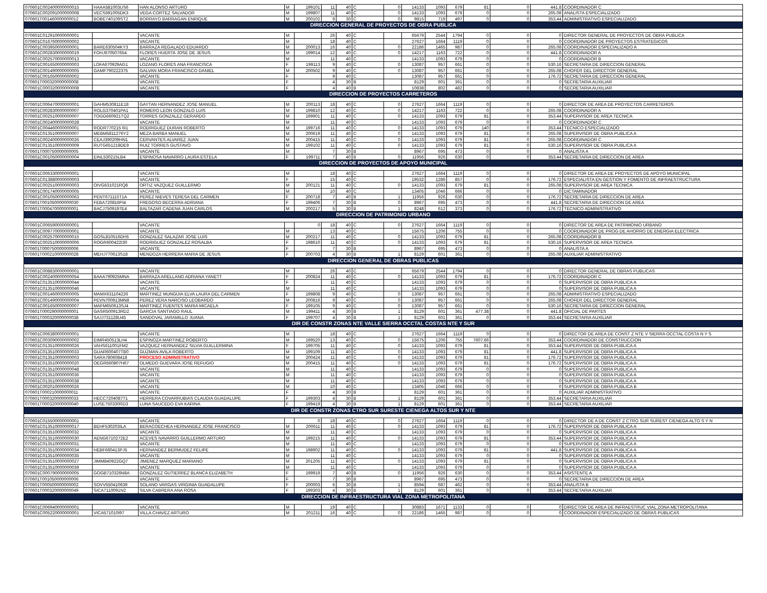| 070601C002400000000015 | HAAA581003US6 | HAN ALONSO ARTURO | M | 199101 | 11 | 40 | C | 0 | 14133 | 1093 | 679 | 81 | 0 | 441.8 | COORDINADOR C |
| 070601C002091000000008 | VECS591005DK3 | VEGA CORTEZ SALVADOR | M | 199807 | 11 | 40 | C | 0 | 14133 | 1093 | 679 | 0 | 0 | 265.08 | ANALISTA ESPECIALIZADO |
| 070601T001460000000012 | BOBE740109ST2 | BORRAYO BARRAGAN ENRIQUE | M | 200102 | 9 | 30 | C | 0 | 9815 | 719 | 497 | 0 | 0 | 353.44 | ADMINISTRATIVO ESPECIALIZADO |
| DIRECCION GENERAL DE PROYECTOS DE OBRA PUBLICA | | | | | | | | | | | | | | | |
| 070601C012910000000001 | | VACANTE | M | | 26 | 40 | C | | 65679 | 2544 | 1794 | 0 | 0 | 0 | DIRECTOR GENERAL DE PROYECTOS DE OBRA PUBLICA |
| 070601C016760000000002 | | VACANTE | M | | 18 | 40 | C | | 27627 | 1664 | 1119 | 0 | 0 | 0 | COORDINADOR DE PROYECTOS ESTRATEGICOS |
| 070601C003950000000001 | BARE630504KY3 | BARRAZA REGALADO EDUARDO | M | 200013 | 16 | 40 | C | 0 | 22186 | 1465 | 987 | 0 | 0 | 265.08 | COORDINADOR ESPECIALIZADO A |
| 070601C002830000000019 | FOHJ670507654 | FLORES HUERTA JOSE DE JESUS | M | 199014 | 12 | 40 | C | 0 | 14217 | 1163 | 722 | 0 | 0 | 441.8 | COORDINADOR A |
| 070601C002570000000013 | | VACANTE | M | | 11 | 40 | C | | 14133 | 1093 | 679 | 0 | 0 | 0 | COORDINADOR B |
| 070601C001650000000003 | LOFA670929AG1 | LOZANO FLORES ANA FRANCISCA | F | 199113 | 9 | 40 | C | 0 | 13087 | 957 | 661 | 0 | 0 | 530.16 | SECRETARIA DE DIRECCION GENERAL |
| 070601C001490000000005 | GAMF790222375 | GALVAN MORA FRANCISCO DANIEL | M | 200502 | 9 | 40 | C | 0 | 13087 | 957 | 661 | 0 | 0 | 265.08 | CHOFER DEL DIRECTOR GENERAL |
| 070601C001650000000002 | | VACANTE | F | | 9 | 40 | C | | 13087 | 957 | 661 | 0 | 0 | 176.72 | SECRETARIA DE DIRECCION GENERAL |
| 070601T000320000000008 | | VACANTE | F | | 4 | 30 | B | | 8129 | 601 | 361 | 0 | 0 | 0 | SECRETARIA AUXILIAR |
| 070601C000320000000008 | | VACANTE | F | | 4 | 40 | B | | 10838 | 802 | 482 | 0 | 0 | 0 | SECRETARIA AUXILIAR |
| DIRECCION DE PROYECTOS CARRETEROS | | | | | | | | | | | | | | | |
| 070601C006470000000001 | GAHM530811E18 | GAYTAN HERNANDEZ JOSE MANUEL | M | 200113 | 18 | 40 | C | 0 | 27627 | 1664 | 1119 | 0 | 0 | 0 | DIRECTOR DE AREA DE PROYECTOS CARRETEROS |
| 070601C002830000000007 | ROLG370401PA1 | ROMERO LEON GONZALO LUIS | M | 199810 | 12 | 40 | C | 0 | 14217 | 1163 | 722 | 0 | 0 | 265.08 | COORDINADOR A |
| 070601C002510000000007 | TOGG660921TQ2 | TORRES GONZALEZ GERARDO | M | 199901 | 11 | 40 | C | 0 | 14133 | 1093 | 679 | 81 | 0 | 353.44 | SUPERVISOR DE AREA TECNICA |
| 070601C002400000000028 | | VACANTE | M | | 11 | 40 | C | | 14133 | 1093 | 679 | 0 | 0 | 0 | COORDINADOR C |
| 070601C004460000000001 | RODR770215 6I1 | RODRIGUEZ DURAN ROBERTO | M | 199716 | 11 | 40 | C | 0 | 14133 | 1093 | 679 | 140 | 0 | 353.44 | TECNICO ESPECIALIZADO |
| 070601C013510000000007 | MEBM5811276Y2 | MEZA BARBA MANUEL | M | 200619 | 11 | 40 | C | 0 | 14133 | 1093 | 679 | 81 | 0 | 265.08 | SUPERVISOR DE OBRA PUBLICA A |
| 070601C002400000000026 | CEAJ390209HN1 | CERVANTES ALVAREZ JUAN | M | 200415 | 11 | 40 | C | 0 | 14133 | 1093 | 679 | 81 | 0 | 265.08 | COORDINADOR C |
| 070601C013510000000009 | RUTG651218DE9 | RUIZ TORRES GUSTAVO | M | 199102 | 11 | 40 | C | 0 | 14133 | 1093 | 679 | 81 | 0 | 530.16 | SUPERVISOR DE OBRA PUBLICA A |
| 070601T000750000000005 | | VACANTE | M | | 7 | 30 | B | | 8967 | 695 | 473 | 0 | 0 | 0 | ANALISTA A |
| 070601C001050000000004 | EINL530215LB4 | ESPINOSA NAVARRO LAURA ESTELA | F | 199711 | 7 | 40 | B | 0 | 11956 | 926 | 630 | 0 | 0 | 353.44 | SECRETARIA DE DIRECCION DE AREA |
| DIRECCION DE PROYECTOS DE APOYO MUNICIPAL | | | | | | | | | | | | | | | |
| 070601C006330000000001 | | VACANTE | M | | 18 | 40 | C | | 27627 | 1664 | 1119 | 0 | 0 | 0 | DIRECTOR DE AREA DE PROYECTOS DE APOYO MUNICIPAL |
| 070601C013880000000003 | | VACANTE | F | | 15 | 40 | C | | 19532 | 1286 | 857 | 0 | 0 | 176.72 | ESPECIALISTA EN GESTION Y FOMENTO DE INFRAESTRUCTURA |
| 070601C002510000000003 | OIVG631021RQ8 | ORTIZ VAZQUEZ GUILLERMO | M | 200121 | 11 | 40 | C | 0 | 14133 | 1093 | 679 | 81 | 0 | 265.08 | SUPERVISOR DE AREA TECNICA |
| 070601C001740000000005 | | VACANTE | M | | 10 | 40 | C | | 13405 | 1046 | 666 | 0 | 0 | 0 | DICTAMINADOR |
| 070601C001050000000063 | PENT671115T1A | PEREZ NIEVES TERESA DEL CARMEN | F | 200718 | 7 | 40 | B | 1 | 11956 | 926 | 630 | 0 | 0 | 176.72 | SECRETARIA DE DIRECCION DE AREA |
| 070601T001050000000030 | FEBA720816PI4 | FREGOSO BECERRA ADRIANA | F | 199406 | 7 | 30 | B | 0 | 8967 | 695 | 473 | 0 | 0 | 441.8 | SECRETARIA DE DIRECCION DE AREA |
| 070601T000470000000001 | BACJ7509197E4 | BALTAZAR CADENA JUAN CARLOS | M | 200217 | 5 | 30 | B | 1 | 8248 | 612 | 373 | 0 | 0 | 176.72 | TECNICO ADMINISTRATIVO |
| DIRECCION DE PATRIMONIO URBANO | | | | | | | | | | | | | | | |
| 070601C006590000000001 | | VACANTE | | 0 | 18 | 40 | C | 0 | 27627 | 1664 | 1119 | 0 | 0 | 0 | DIRECTOR DE AREA DE PATRIMONIO URBANO |
| 070601C009770000000001 | | VACANTE | M | | 13 | 40 | C | | 15675 | 1206 | 755 | 0 | 0 | 0 | COORDINADOR DE PROG DE AHORRO DE ENERGIA ELECTRICA |
| 070601C002570000000015 | GOSL810516DH5 | GONZALEZ SALAZAR JOSE LUIS | M | 200217 | 11 | 40 | C | 0 | 14133 | 1093 | 679 | 81 | 0 | 265.08 | COORDINADOR B |
| 070601C002510000000006 | ROGR600422I30 | RODRIGUEZ GONZALEZ ROSALBA | F | 198610 | 11 | 40 | C | 0 | 14133 | 1093 | 679 | 81 | 0 | 530.16 | SUPERVISOR DE AREA TECNICA |
| 070601T000750000000006 | | VACANTE | F | | 7 | 30 | B | | 8967 | 695 | 473 | 0 | 0 | 0 | ANALISTA A |
| 070601T000210000000028 | MEHJ770613S18 | MENDOZA HERRERA MARIA DE JESUS | F | 200703 | 4 | 30 | B | 1 | 8129 | 601 | 361 | 0 | 0 | 265.08 | AUXILIAR ADMINISTRATIVO |
| DIRECCION GENERAL DE OBRAS PUBLICAS | | | | | | | | | | | | | | | |
| 070601C008830000000001 | | VACANTE | M | | 26 | 40 | C | | 65679 | 2544 | 1794 | 0 | 0 | 0 | DIRECTOR GENERAL DE OBRAS PUBLICAS |
| 070601C002400000000054 | BAAA790925MNA | BARRAZA ARELLANO ADRIANA YANETT | F | 200824 | 11 | 40 | C | 0 | 14133 | 1093 | 679 | 81 | 0 | 176.72 | COORDINADOR C |
| 070601C013510000000044 | | VACANTE | F | | 11 | 40 | C | | 14133 | 1093 | 679 | 0 | 0 | 0 | SUPERVISOR DE OBRA PUBLICA A |
| 070601C013510000000046 | | VACANTE | M | | 11 | 40 | C | | 14133 | 1093 | 679 | 0 | 0 | 0 | SUPERVISOR DE OBRA PUBLICA A |
| 070601C001460000000005 | MAMX631104226 | MARTINEZ MUNGUIA ELVA LAURA DEL CARMEN | F | 199808 | 9 | 40 | C | 0 | 13087 | 957 | 661 | 0 | 0 | 265.08 | ADMINISTRATIVO ESPECIALIZADO |
| 070601C001490000000004 | PEVN700913MN8 | PEREZ VERA NARCISO LEOBARDO | M | 200816 | 9 | 40 | C | 0 | 13087 | 957 | 661 | 0 | 0 | 265.08 | CHOFER DEL DIRECTOR GENERAL |
| 070601C001650000000007 | MAFM650613SJ4 | MARTINEZ FUENTES MARIA MICAELA | F | 199105 | 9 | 40 | C | 0 | 13087 | 957 | 661 | 0 | 0 | 530.16 | SECRETARIA DE DIRECCION GENERAL |
| 070601T000290000000001 | GASR500913RD2 | GARCIA SANTIAGO RAUL | M | 199411 | 4 | 30 | B | 1 | 8129 | 601 | 361 | 477.38 | 0 | 441.8 | OFICIAL DE PARTES |
| 070601T000320000000038 | SAJJ731128U45 | SANDOVAL JARAMILLO JUANA | F | 199707 | 4 | 30 | B | 1 | 8129 | 601 | 361 | 0 | 0 | 353.44 | SECRETARIA AUXILIAR |
| DIR DE CONSTR ZONAS NTE VALLE SIERRA OCCTAL COSTAS NTE Y SUR | | | | | | | | | | | | | | | |
| 070601C006380000000001 | | VACANTE | M | | 18 | 40 | C | | 27627 | 1664 | 1119 | 0 | 0 | 0 | DIRECTOR DE AREA DE CONST Z NTE V SIERRA OCCTAL COSTA N Y S |
| 070601C003090000000002 | EIMR450513LH4 | ESPINOZA MARTINEZ ROBERTO | M | 199520 | 13 | 40 | C | 0 | 15675 | 1206 | 755 | 7607.66 | 0 | 353.44 | COORDINADOR DE CONSTRUCCION |
| 070601C013510000000026 | VAHS611001FM2 | VAZQUEZ HERNANDEZ SILVIA GUILLERMINA | F | 199705 | 11 | 40 | C | 0 | 14133 | 1093 | 679 | 81 | 0 | 353.44 | SUPERVISOR DE OBRA PUBLICA A |
| 070601C013510000000033 | GUAR600407TB0 | GUZMAN AVILA ROBERTO | M | 199109 | 11 | 40 | C | 0 | 14133 | 1093 | 679 | 81 | 0 | 441.8 | SUPERVISOR DE OBRA PUBLICA A |
| 070601C013510000000003 | SARA780608418 | PROCESO ADMINISTRATIVO | M | 200424 | 11 | 40 | C | 0 | 14133 | 1093 | 679 | 81 | 0 | 176.72 | SUPERVISOR DE OBRA PUBLICA A |
| 070601C013510000000020 | OEGR560807H67 | OLMEDO GUEVARA JOSE REFUGIO | M | 200415 | 11 | 40 | C | 0 | 14133 | 1093 | 679 | 81 | 0 | 176.72 | SUPERVISOR DE OBRA PUBLICA A |
| 070601C013510000000048 | | VACANTE | M | | 11 | 40 | C | | 14133 | 1093 | 679 | 0 | 0 | 0 | SUPERVISOR DE OBRA PUBLICA A |
| 070601C013510000000036 | | VACANTE | M | | 11 | 40 | C | | 14133 | 1093 | 679 | 0 | 0 | 0 | SUPERVISOR DE OBRA PUBLICA A |
| 070601C013510000000038 | | VACANTE | M | | 11 | 40 | C | | 14133 | 1093 | 679 | 0 | 0 | 0 | SUPERVISOR DE OBRA PUBLICA A |
| 070601C002010000000026 | | VACANTE | M | | 10 | 40 | C | | 13405 | 1046 | 666 | 0 | 0 | 0 | SUPERVISOR DE OBRA PUBLICA B |
| 070601T000210000000011 | | VACANTE | F | | 4 | 30 | B | | 8129 | 601 | 361 | 0 | 0 | 0 | AUXILIAR ADMINISTRATIVO |
| 070601T000320000000033 | HECC7204087T1 | HERRERA COVARRUBIAS CLAUDIA GUADALUPE | F | 199303 | 4 | 30 | B | 1 | 8129 | 601 | 361 | 0 | 0 | 353.44 | SECRETARIA AUXILIAR |
| 070601T000320000000040 | LUSE750330RD3 | LUNA SAUCEDO EVA KARINA | F | 199419 | 4 | 30 | B | 1 | 8129 | 601 | 361 | 0 | 0 | 353.44 | SECRETARIA AUXILIAR |
| DIR DE CONSTR ZONAS CTRO SUR SURESTE CIENEGA ALTOS SUR Y NTE | | | | | | | | | | | | | | | |
| 070601C015500000000001 | | VACANTE | | 0 | 18 | 40 | C | 0 | 27627 | 1664 | 1119 | 0 | 0 | 0 | DIRECTOR DE A DE CONST Z CTRO SUR SUREST CIENEGA ALTO S Y N |
| 070601C013510000000017 | BEHF530203ILA | BERACOECHEA HERNANDEZ JOSE FRANCISCO | M | 200611 | 11 | 40 | C | 0 | 14133 | 1093 | 679 | 81 | 0 | 176.72 | SUPERVISOR DE OBRA PUBLICA A |
| 070601C013510000000032 | | VACANTE | M | | 11 | 40 | C | | 14133 | 1093 | 679 | 0 | 0 | 0 | SUPERVISOR DE OBRA PUBLICA A |
| 070601C013510000000030 | AENG6710272E2 | ACEVES NAVARRO GUILLERMO ARTURO | M | 199215 | 11 | 40 | C | 0 | 14133 | 1093 | 679 | 81 | 0 | 353.44 | SUPERVISOR DE OBRA PUBLICA A |
| 070601C013510000000031 | | VACANTE | M | | 11 | 40 | C | | 14133 | 1093 | 679 | 0 | 0 | 0 | SUPERVISOR DE OBRA PUBLICA A |
| 070601C013510000000034 | HEBF660413PJ5 | HERNANDEZ BERMUDEZ FELIPE | M | 198902 | 11 | 40 | C | 0 | 14133 | 1093 | 679 | 81 | 0 | 441.8 | SUPERVISOR DE OBRA PUBLICA A |
| 070601C013510000000035 | | VACANTE | M | | 11 | 40 | C | | 14133 | 1093 | 679 | 0 | 0 | 0 | SUPERVISOR DE OBRA PUBLICA A |
| 070601C013510000000027 | JIMM840922GQ7 | JIMENEZ MARQUEZ MARIANO | M | 201205 | 11 | 40 | C | 0 | 14133 | 1093 | 679 | 81 | 0 | 0 | SUPERVISOR DE OBRA PUBLICA A |
| 070601C013510000000039 | | VACANTE | M | | 11 | 40 | C | | 14133 | 1093 | 679 | 0 | 0 | 0 | SUPERVISOR DE OBRA PUBLICA A |
| 070601C000790000000005 | GOGB710326N8A | GONZALEZ GUTIERREZ BLANCA ELIZABETH | F | 199919 | 7 | 40 | B | 0 | 11956 | 926 | 630 | 0 | 0 | 353.44 | ASISTENTE A |
| 070601T001050000000006 | | VACANTE | F | | 7 | 30 | B | | 8967 | 695 | 473 | 0 | 0 | 0 | SECRETARIA DE DIRECCION DE AREA |
| 070601T000500000000002 | SOVV550410639 | SOLANO VARGAS VIRGINIA GUADALUPE | F | 200003 | 6 | 30 | B | 1 | 8594 | 687 | 462 | 0 | 0 | 353.44 | ANALISTA B |
| 070601T000320000000049 | SICA7110091N2 | SILVA CABRERA ANA ROSA | F | 199303 | 4 | 30 | B | 1 | 8129 | 601 | 361 | 0 | 0 | 353.44 | SECRETARIA AUXILIAR |
| DIRECCION DE INFRAESTRUCTURA VIAL ZONA METROPOLITANA | | | | | | | | | | | | | | | |
| 070601C006940000000001 | | VACANTE | M | | 19 | 40 | C | | 30883 | 1671 | 1133 | 0 | 0 | 0 | DIRECTOR DE AREA DE INFRAESTRUC VIAL ZONA METROPOLITANA |
| 070601C005220000000001 | VICA571010I97 | VILLA CHAVEZ ARTURO | M | 201211 | 16 | 40 | C | 0 | 22186 | 1465 | 987 | 0 | 0 | 0 | COORDINADOR ESPECIALIZADO DE OBRAS PUBLICAS |